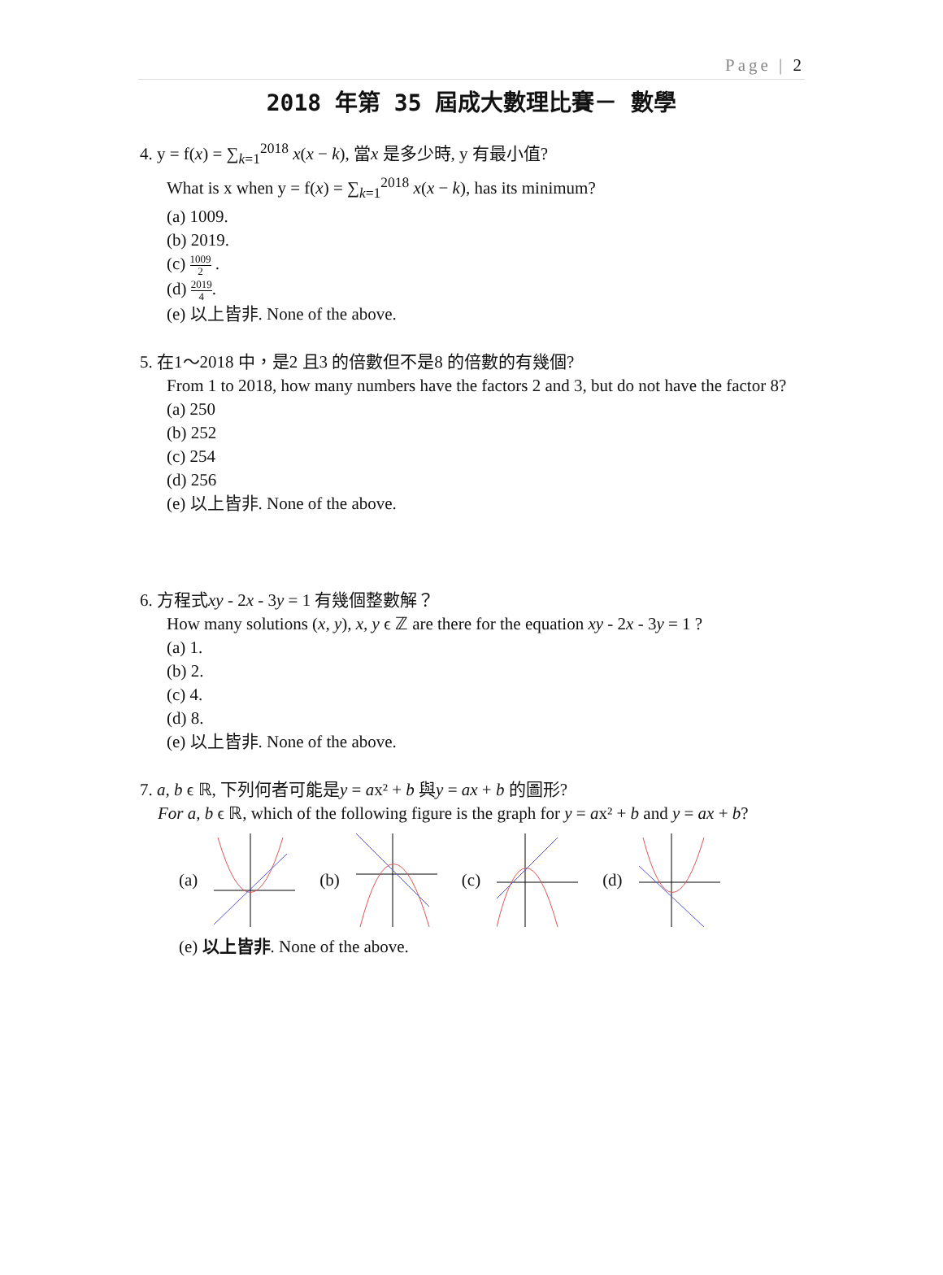Page | 2
2018 年第 35 屆成大數理比賽－ 數學
4. y = f(x) = ∑<sub>k=1</sub><sup>2018</sup> x(x − k), 當x 是多少時, y 有最小值?
What is x when y = f(x) = ∑<sub>k=1</sub><sup>2018</sup> x(x − k), has its minimum?
(a) 1009.
(b) 2019.
(c) 1009 2 .
(d) 2019 4.
(e) 以上皆非. None of the above.
5. 在1～2018 中，是2 且3 的倍數但不是8 的倍數的有幾個?
From 1 to 2018, how many numbers have the factors 2 and 3, but do not have the factor 8?
(a) 250
(b) 252
(c) 254
(d) 256
(e) 以上皆非. None of the above.
6. 方程式xy - 2x - 3y = 1 有幾個整數解？
How many solutions (x, y), x, y ϵ ℤ are there for the equation xy - 2x - 3y = 1 ?
(a) 1.
(b) 2.
(c) 4.
(d) 8.
(e) 以上皆非. None of the above.
7. a, b ϵ ℝ, 下列何者可能是y = ax² + b 與y = ax + b 的圖形?
For a, b ϵ ℝ, which of the following figure is the graph for y = ax² + b and y = ax + b?
(a) (b) (c) (d)
(e) 以上皆非. None of the above.